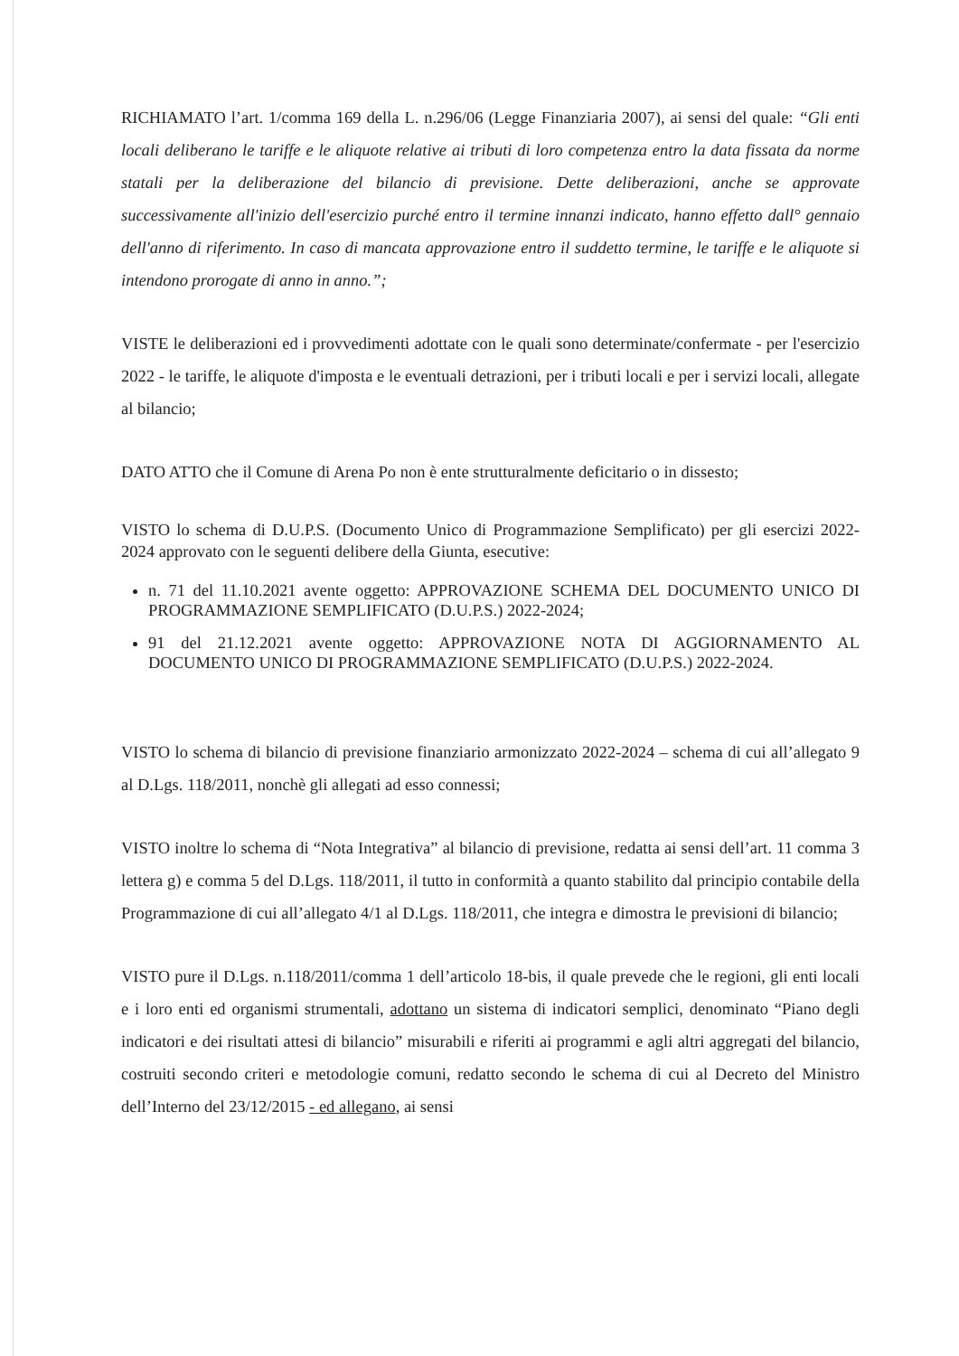RICHIAMATO l’art. 1/comma 169 della L. n.296/06 (Legge Finanziaria 2007), ai sensi del quale: “Gli enti locali deliberano le tariffe e le aliquote relative ai tributi di loro competenza entro la data fissata da norme statali per la deliberazione del bilancio di previsione. Dette deliberazioni, anche se approvate successivamente all'inizio dell'esercizio purché entro il termine innanzi indicato, hanno effetto dall° gennaio dell'anno di riferimento. In caso di mancata approvazione entro il suddetto termine, le tariffe e le aliquote si intendono prorogate di anno in anno.”;
VISTE le deliberazioni ed i provvedimenti adottate con le quali sono determinate/confermate - per l'esercizio 2022 - le tariffe, le aliquote d'imposta e le eventuali detrazioni, per i tributi locali e per i servizi locali, allegate al bilancio;
DATO ATTO che il Comune di Arena Po non è ente strutturalmente deficitario o in dissesto;
VISTO lo schema di D.U.P.S. (Documento Unico di Programmazione Semplificato) per gli esercizi 2022-2024 approvato con le seguenti delibere della Giunta, esecutive:
n. 71 del 11.10.2021 avente oggetto: APPROVAZIONE SCHEMA DEL DOCUMENTO UNICO DI PROGRAMMAZIONE SEMPLIFICATO (D.U.P.S.) 2022-2024;
91 del 21.12.2021 avente oggetto: APPROVAZIONE NOTA DI AGGIORNAMENTO AL DOCUMENTO UNICO DI PROGRAMMAZIONE SEMPLIFICATO (D.U.P.S.) 2022-2024.
VISTO lo schema di bilancio di previsione finanziario armonizzato 2022-2024 – schema di cui all’allegato 9 al D.Lgs. 118/2011, nonchè gli allegati ad esso connessi;
VISTO inoltre lo schema di “Nota Integrativa” al bilancio di previsione, redatta ai sensi dell’art. 11 comma 3 lettera g) e comma 5 del D.Lgs. 118/2011, il tutto in conformità a quanto stabilito dal principio contabile della Programmazione di cui all’allegato 4/1 al D.Lgs. 118/2011, che integra e dimostra le previsioni di bilancio;
VISTO pure il D.Lgs. n.118/2011/comma 1 dell’articolo 18-bis, il quale prevede che le regioni, gli enti locali e i loro enti ed organismi strumentali, adottano un sistema di indicatori semplici, denominato “Piano degli indicatori e dei risultati attesi di bilancio” misurabili e riferiti ai programmi e agli altri aggregati del bilancio, costruiti secondo criteri e metodologie comuni, redatto secondo le schema di cui al Decreto del Ministro dell’Interno del 23/12/2015 - ed allegano, ai sensi